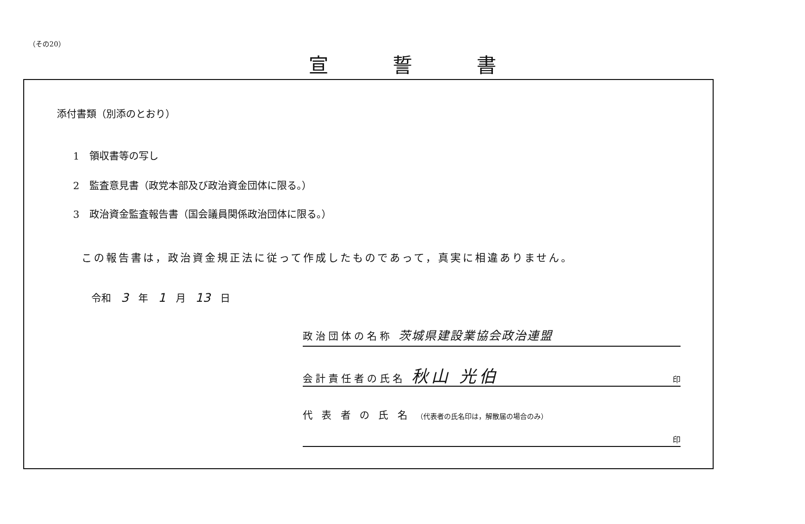（その20）
宣誓書
添付書類（別添のとおり）
1　領収書等の写し
2　監査意見書（政党本部及び政治資金団体に限る。）
3　政治資金監査報告書（国会議員関係政治団体に限る。）
この報告書は，政治資金規正法に従って作成したものであって，真実に相違ありません。
令和　3　年　1　月　13　日
政治団体の名称 茨城県建設業協会政治連盟
会計責任者の氏名 秋山 光伯 印
代 表 者 の 氏 名 （代表者の氏名印は，解散届の場合のみ）
印